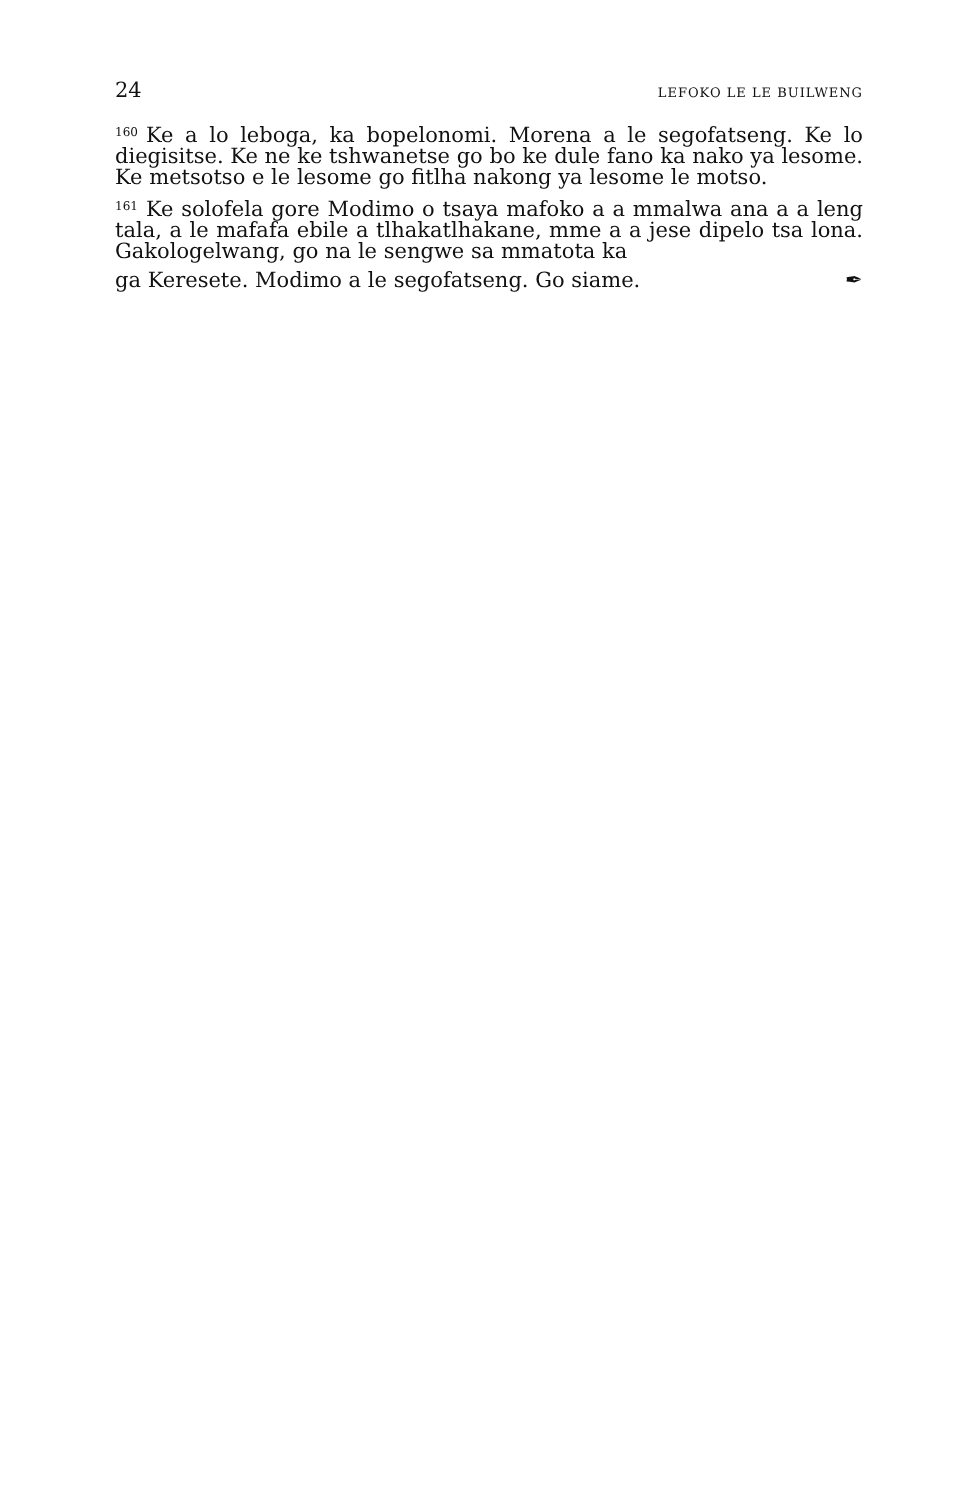24 LEFOKO LE LE BUILWENG
<sup>160</sup> Ke a lo leboga, ka bopelonomi. Morena a le segofatseng. Ke lo diegisitse. Ke ne ke tshwanetse go bo ke dule fano ka nako ya lesome. Ke metsotso e le lesome go fitlha nakong ya lesome le motso.
<sup>161</sup> Ke solofela gore Modimo o tsaya mafoko a a mmalwa ana a a leng tala, a le mafafa ebile a tlhakatlhakane, mme a a jese dipelo tsa lona. Gakologelwang, go na le sengwe sa mmatota ka
ga Keresete. Modimo a le segofatseng. Go siame. ✒